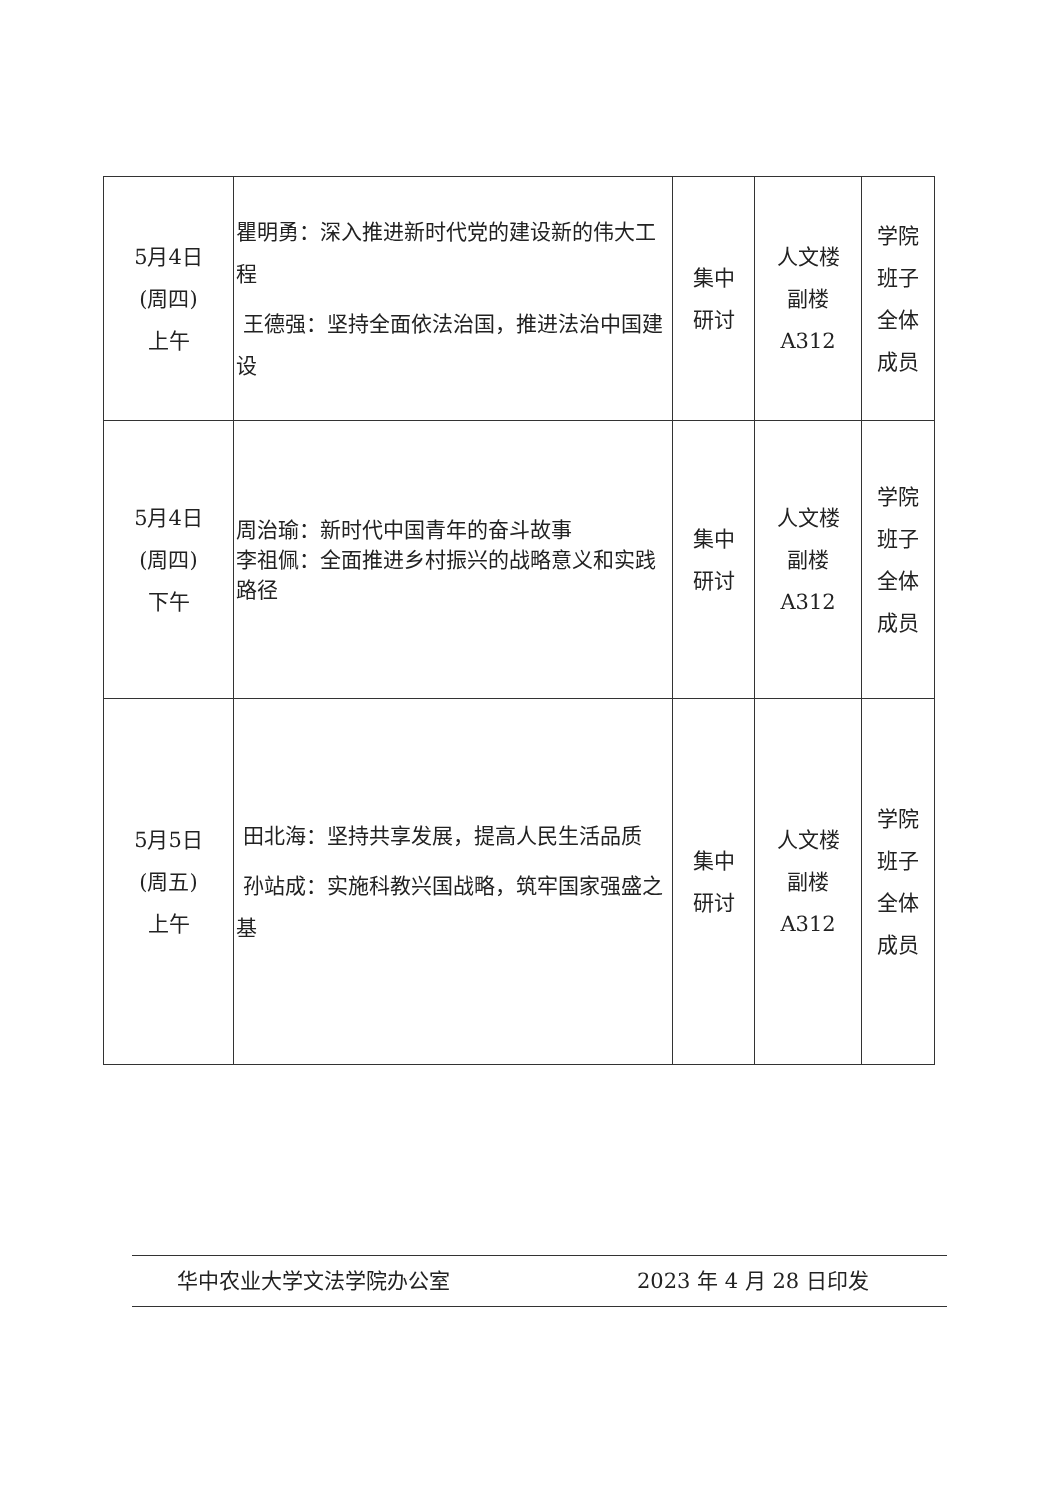| 5月4日 (周四) 上午 | 瞿明勇：深入推进新时代党的建设新的伟大工程 王德强：坚持全面依法治国，推进法治中国建设 | 集中 研讨 | 人文楼 副楼 A312 | 学院 班子 全体 成员 |
| 5月4日 (周四) 下午 | 周治瑜：新时代中国青年的奋斗故事 李祖佩：全面推进乡村振兴的战略意义和实践路径 | 集中 研讨 | 人文楼 副楼 A312 | 学院 班子 全体 成员 |
| 5月5日 (周五) 上午 | 田北海：坚持共享发展，提高人民生活品质 孙站成：实施科教兴国战略，筑牢国家强盛之基 | 集中 研讨 | 人文楼 副楼 A312 | 学院 班子 全体 成员 |
华中农业大学文法学院办公室 2023 年 4 月 28 日印发